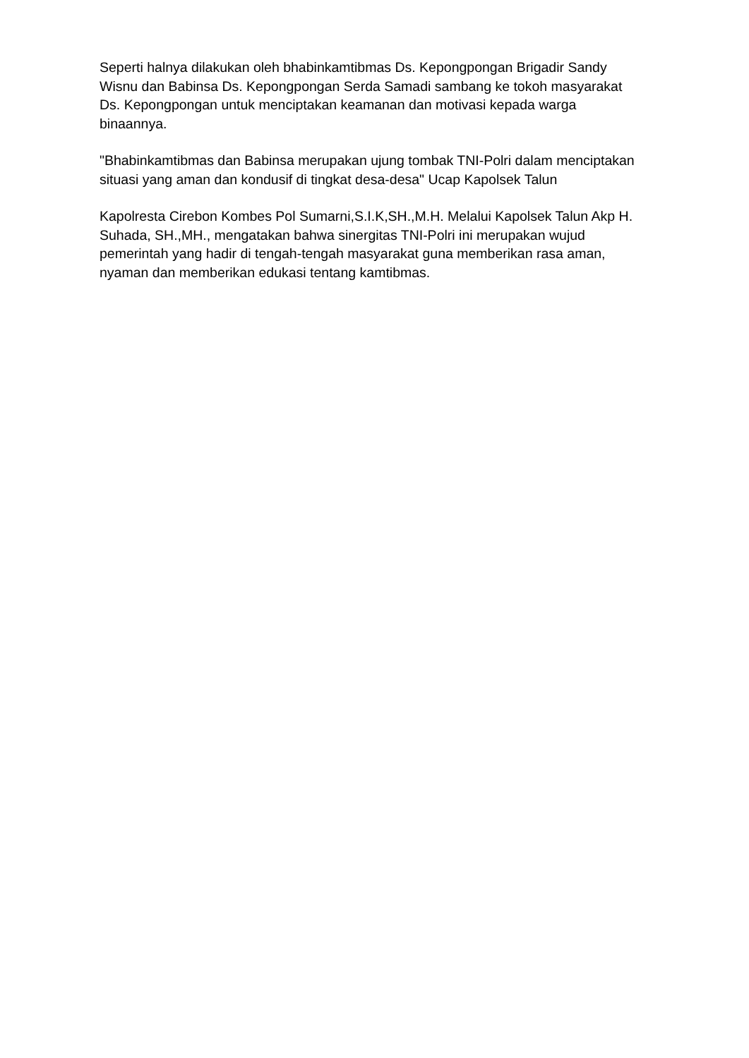Seperti halnya dilakukan oleh bhabinkamtibmas Ds. Kepongpongan Brigadir Sandy Wisnu dan Babinsa Ds. Kepongpongan Serda Samadi sambang ke tokoh masyarakat Ds. Kepongpongan untuk menciptakan keamanan dan motivasi kepada warga binaannya.
"Bhabinkamtibmas dan Babinsa merupakan ujung tombak TNI-Polri dalam menciptakan situasi yang aman dan kondusif di tingkat desa-desa" Ucap Kapolsek Talun
Kapolresta Cirebon Kombes Pol Sumarni,S.I.K,SH.,M.H. Melalui Kapolsek Talun Akp H. Suhada, SH.,MH., mengatakan bahwa sinergitas TNI-Polri ini merupakan wujud pemerintah yang hadir di tengah-tengah masyarakat guna memberikan rasa aman, nyaman dan memberikan edukasi tentang kamtibmas.